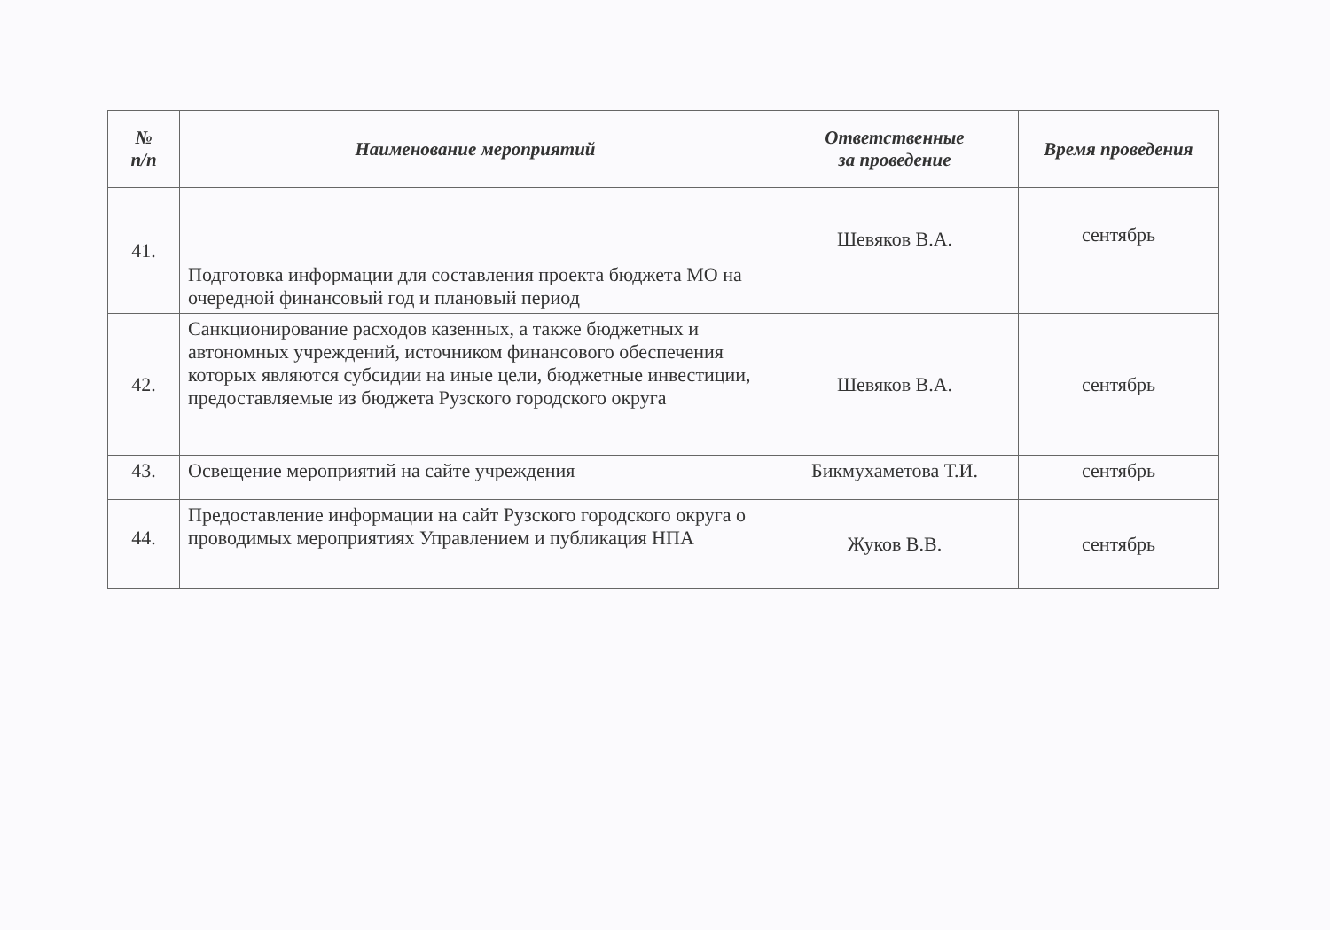| № п/п | Наименование мероприятий | Ответственные за проведение | Время проведения |
| --- | --- | --- | --- |
| 41. | Подготовка информации для составления проекта бюджета МО на очередной финансовый год и плановый период | Шевяков В.А. | сентябрь |
| 42. | Санкционирование расходов казенных, а также бюджетных и автономных учреждений, источником финансового обеспечения которых являются субсидии на иные цели, бюджетные инвестиции, предоставляемые из бюджета Рузского городского округа | Шевяков В.А. | сентябрь |
| 43. | Освещение мероприятий на сайте учреждения | Бикмухаметова Т.И. | сентябрь |
| 44. | Предоставление информации на сайт Рузского городского округа о проводимых мероприятиях Управлением и публикация НПА | Жуков В.В. | сентябрь |